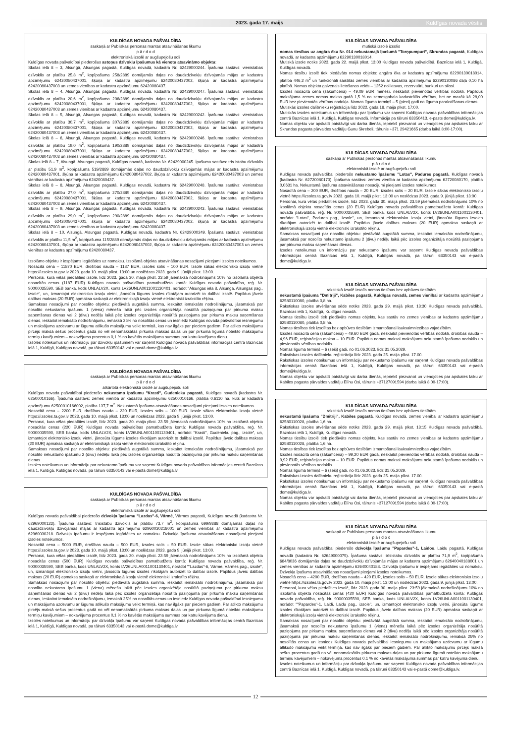2023. gada 17. maijs Kuldīgas novada vēstis
KULDĪGAS NOVADA PAŠVALDĪBA
saskaņā ar Publiskas personas mantas atsavināšanas likumu
p ā r d o d
elektroniskā izsolē ar augšupejošu soli
Kuldīgas novada pašvaldībai piederošus astoņus dzīvokļu īpašumus kā vienotu atsavināmo objektu:
Skolas ielā 8 – 3, Alsungā, Alsungas pagastā, Kuldīgas novadā, kadastra Nr. 62429000244. Īpašuma sastāvs: vienistabas dzīvoklis ar platību 25,8 m<sup>2</sup>, kopīpašuma 258/2889 domājamās daļas no daudzdzīvokļu dzīvojamās mājas ar kadastra apzīmējumu 62420080437001, šķūņa ar kadastra apzīmējumu 62420080437002, šķūņa ar kadastra apzīmējumu 62420080437003 un zemes vienības ar kadastra apzīmējumu 62420080437.
Skolas ielā 8 – 4, Alsungā, Alsungas pagastā, Kuldīgas novadā, kadastra Nr. 62429000247. Īpašuma sastāvs: vienistabas dzīvoklis ar platību 20,6 m<sup>2</sup>, kopīpašuma 206/2889 domājamās daļas no daudzdzīvokļu dzīvojamās mājas ar kadastra apzīmējumu 62420080437001, šķūņa ar kadastra apzīmējumu 62420080437002, šķūņa ar kadastra apzīmējumu 62420080437003 un zemes vienības ar kadastra apzīmējumu 62420080437.
Skolas ielā 8 – 5, Alsungā, Alsungas pagastā, Kuldīgas novadā, kadastra Nr. 62429000242. Īpašuma sastāvs: vienistabas dzīvoklis ar platību 30,7 m<sup>2</sup>, kopīpašuma 307/2889 domājamās daļas no daudzdzīvokļu dzīvojamās mājas ar kadastra apzīmējumu 62420080437001, šķūņa ar kadastra apzīmējumu 62420080437002, šķūņa ar kadastra apzīmējumu 62420080437003 un zemes vienības ar kadastra apzīmējumu 62420080437.
Skolas ielā 8 – 6, Alsungā, Alsungas pagastā, Kuldīgas novadā, kadastra Nr. 62429000246. Īpašuma sastāvs: vienistabas dzīvoklis ar platību 19,0 m<sup>2</sup>, kopīpašuma 190/2889 domājamās daļas no daudzdzīvokļu dzīvojamās mājas ar kadastra apzīmējumu 62420080437001, šķūņa ar kadastra apzīmējumu 62420080437002, šķūņa ar kadastra apzīmējumu 62420080437003 un zemes vienības ar kadastra apzīmējumu 62420080437.
Skolas ielā 8 – 7, Alsungā, Alsungas pagastā, Kuldīgas novadā, kadastra Nr. 62429000245. Īpašuma sastāvs: trīs istabu dzīvoklis ar platību 51,9 m<sup>2</sup>, kopīpašuma 519/2889 domājamās daļas no daudzdzīvokļu dzīvojamās mājas ar kadastra apzīmējumu 62420080437001, šķūņa ar kadastra apzīmējumu 62420080437002, šķūņa ar kadastra apzīmējumu 62420080437003 un zemes vienības ar kadastra apzīmējumu 62420080437.
Skolas ielā 8 – 8, Alsungā, Alsungas pagastā, Kuldīgas novadā, kadastra Nr. 62429000248. Īpašuma sastāvs: vienistabas dzīvoklis ar platību 27,0 m<sup>2</sup>, kopīpašuma 270/2889 domājamās daļas no daudzdzīvokļu dzīvojamās mājas ar kadastra apzīmējumu 62420080437001, šķūņa ar kadastra apzīmējumu 62420080437002, šķūņa ar kadastra apzīmējumu 62420080437003 un zemes vienības ar kadastra apzīmējumu 62420080437.
Skolas ielā 8 – 9, Alsungā, Alsungas pagastā, Kuldīgas novadā, kadastra Nr. 62429000243. Īpašuma sastāvs: vienistabas dzīvoklis ar platību 29,0 m<sup>2</sup>, kopīpašuma 290/2889 domājamās daļas no daudzdzīvokļu dzīvojamās mājas ar kadastra apzīmējumu 62420080437001, šķūņa ar kadastra apzīmējumu 62420080437002, šķūņa ar kadastra apzīmējumu 62420080437003 un zemes vienības ar kadastra apzīmējumu 62420080437.
Skolas ielā 8 – 10, Alsungā, Alsungas pagastā, Kuldīgas novadā, kadastra Nr. 62429000249. Īpašuma sastāvs: vienistabas dzīvoklis ar platību 11,5 m<sup>2</sup>, kopīpašuma 115/2889 domājamās daļas no daudzdzīvokļu dzīvojamās mājas ar kadastra apzīmējumu 62420080437001, šķūņa ar kadastra apzīmējumu 62420080437002, šķūņa ar kadastra apzīmējumu 62420080437003 un zemes vienības ar kadastra apzīmējumu 62420080437.
Izsolāmo objektu ir iespējams iegādāties uz nomaksu. Izsolāmā objekta atsavināšanas nosacījumi pieejami izsoles noteikumos.
Nosacītā cena – 11870 EUR, drošības nauda – 1187 EUR, izsoles solis – 100 EUR. Izsole sākas elektronisko izsoļu vietnē https://izsoles.ta.gov.lv 2023. gada 10. maijā plkst. 13:00 un noslēdzas 2023. gada 9. jūnijā plkst. 13:00.
Personai, kura vēlas piedalīties izsolē, līdz 2023. gada 30. maija plkst. 23:59 jāiemaksā nodrošinājums 10% no izsolāmā objekta nosacītās cenas (1187 EUR) Kuldīgas novada pašvaldības pamatbudžeta kontā: Kuldīgas novada pašvaldība, reģ. Nr. 90000035590, SEB banka, kods UNLALV2X, konts LV26UNLA0011001130401, norādot "Alsungas iela 8, Alsunga, Alsungas pag., izsole", un, izmantojot elektronisko izsoļu vietni, jānosūta lūgums izsoles rīkotājam autorizēt to dalībai izsolē. Papildus jāveic dalības maksas (20 EUR) apmaksa saskaņā ar elektroniskajā izsoļu vietnē elektroniski izrakstīto rēķinu.
Samaksas nosacījumi par nosolīto objektu: piedāvātā augstākā summa, ieskaitot iemaksāto nodrošinājumu, jāsamaksā par nosolīto nekustamo īpašumu 1 (viena) mēneša laikā pēc izsoles organizētāja nosūtītā paziņojuma par pirkuma maksu saņemšanas dienas vai 2 (divu) nedēļu laikā pēc izsoles organizētāja nosūtītā paziņojuma par pirkuma maksu saņemšanas dienas, ieskaitot iemaksāto nodrošinājumu, iemaksā 25% no nosolītās cenas un iesniedz Kuldīgas novada pašvaldībai iesniegumu un maksājuma uzdevumu ar lūgumu atlikušo maksājumu veikt termiņā, kas nav ilgāks par pieciem gadiem. Par atlikto maksājumu pircējs maksā sešus procentus gadā no vēl nenomaksātās pirkuma maksas daļas un par pirkuma līgumā noteikto maksājumu termiņu kavējumiem – nokavējuma procentus 0,1 % no kavētās maksājuma summas par katru kavējuma dienu.
Izsoles noteikumus un informāciju par dzīvokļu īpašumiem var saņemt Kuldīgas novada pašvaldības informācijas centrā Baznīcas ielā 1, Kuldīgā, Kuldīgas novadā, pa tālruni 63350143 vai e-pastā dome@kuldiga.lv.
KULDĪGAS NOVADA PAŠVALDĪBA
saskaņā ar Publiskas personas mantas atsavināšanas likumu
p ā r d o d
atkārtotā elektroniskā izsolē ar augšupejošu soli
Kuldīgas novada pašvaldībai piederošo nekustamo īpašumu "Krasti", Gudenieku pagastā, Kuldīgas novadā (kadastra Nr. 62500010166). Īpašuma sastāvs: zemes vienība ar kadastra apzīmējumu 62500010166, platība 0,6110 ha, kūts ar kadastra apzīmējumu 62500010166002, platība 137,7 m<sup>2</sup>. Nekustamā īpašuma atsavināšanas nosacījumi pieejami izsoles noteikumos.
Nosacītā cena – 2200 EUR, drošības nauda – 220 EUR, izsoles solis – 100 EUR. Izsole sākas elektronisko izsoļu vietnē https://izsoles.ta.gov.lv 2023. gada 10. maijā plkst. 13:00 un noslēdzas 2023. gada 9. jūnijā plkst. 13:00.
Personai, kura vēlas piedalīties izsolē, līdz 2023. gada 30. maija plkst. 23.59 jāiemaksā nodrošinājums 10% no izsolāmā objekta nosacītās cenas (220 EUR) Kuldīgas novada pašvaldības pamatbudžeta kontā: Kuldīgas novada pašvaldība, reģ. Nr. 90000035590, SEB banka, kods UNLALV2X, konts LV26UNLA0011001130401, norādot "Krasti", Gudenieku pag., izsole", un, izmantojot elektronisko izsoļu vietni, jānosūta lūgums izsoles rīkotājam autorizēt to dalībai izsolē. Papildus jāveic dalības maksas (20 EUR) apmaksa saskaņā ar elektroniskajā izsoļu vietnē elektroniski izrakstīto rēķinu.
Samaksas nosacījumi par nosolīto objektu: piedāvātā augstākā summa, ieskaitot iemaksāto nodrošinājumu, jāsamaksā par nosolīto nekustamo īpašumu 2 (divu) nedēļu laikā pēc izsoles organizētāja nosūtītā paziņojuma par pirkuma maksu saņemšanas dienas.
Izsoles noteikumus un informāciju par nekustamo īpašumu var saņemt Kuldīgas novada pašvaldības informācijas centrā Baznīcas ielā 1, Kuldīgā, Kuldīgas novadā, pa tālruni 63350143 vai e-pastā dome@kuldiga.lv.
KULDĪGAS NOVADA PAŠVALDĪBA
saskaņā ar Publiskas personas mantas atsavināšanas likumu
p ā r d o d
elektroniskā izsolē ar augšupejošu soli
Kuldīgas novada pašvaldībai piederošo dzīvokļa īpašumu "Lazdas"-6, Vārmē, Vārmes pagastā, Kuldīgas novadā (kadastra Nr. 62969000122). Īpašuma sastāvs: trīsistabu dzīvoklis ar platību 73,7 m<sup>2</sup>, kopīpašuma 699/9388 domājamās daļas no daudzdzīvokļu dzīvojamās mājas ar kadastra apzīmējumu 62960030218001 un zemes vienības ar kadastra apzīmējumu 62960030218. Dzīvokļa īpašumu ir iespējams iegādāties uz nomaksu. Dzīvokļa īpašuma atsavināšanas nosacījumi pieejami izsoles noteikumos.
Nosacītā cena – 5000 EUR, drošības nauda – 500 EUR, izsoles solis – 50 EUR. Izsole sākas elektronisko izsoļu vietnē https://izsoles.ta.gov.lv 2023. gada 10. maijā plkst. 13:00 un noslēdzas 2023. gada 9. jūnijā plkst. 13:00.
Personai, kura vēlas piedalīties izsolē, līdz 2023. gada 30. maija plkst. 23:59 jāiemaksā nodrošinājums 10% no izsolāmā objekta nosacītās cenas (500 EUR) Kuldīgas novada pašvaldības pamatbudžeta kontā: Kuldīgas novada pašvaldība, reģ. Nr. 90000035590, SEB banka, kods UNLALV2X, konts LV26UNLA0011001130401, norādot ""Lazdas"-6, Vārme, Vārmes pag., izsole", un, izmantojot elektronisko izsoļu vietni, jānosūta lūgums izsoles rīkotājam autorizēt to dalībai izsolē. Papildus jāveic dalības maksas (20 EUR) apmaksa saskaņā ar elektroniskajā izsoļu vietnē elektroniski izrakstīto rēķinu.
Samaksas nosacījumi par nosolīto objektu: piedāvātā augstākā summa, ieskaitot iemaksāto nodrošinājumu, jāsamaksā par nosolīto nekustamo īpašumu 1 (viena) mēneša laikā pēc izsoles organizētāja nosūtītā paziņojuma par pirkuma maksu saņemšanas dienas vai 2 (divu) nedēļu laikā pēc izsoles organizētāja nosūtītā paziņojuma par pirkuma maksu saņemšanas dienas, ieskaitot iemaksāto nodrošinājumu, iemaksā 25% no nosolītās cenas un iesniedz Kuldīgas novada pašvaldībai iesniegumu un maksājuma uzdevumu ar lūgumu atlikušo maksājumu veikt termiņā, kas nav ilgāks par pieciem gadiem. Par atlikto maksājumu pircējs maksā sešus procentus gadā no vēl nenomaksātās pirkuma maksas daļas un par pirkuma līgumā noteikto maksājumu termiņu kavējumiem – nokavējuma procentus 0,1 % no kavētās maksājuma summas par katru kavējuma dienu.
Izsoles noteikumus un informāciju par dzīvokļa īpašumu var saņemt Kuldīgas novada pašvaldības informācijas centrā Baznīcas ielā 1, Kuldīgā, Kuldīgas novadā, pa tālruni 63350143 vai e-pastā dome@kuldiga.lv.
KULDĪGAS NOVADA PAŠVALDĪBA
mutiskā izsolē izsolīs
nomas tiesības uz angāra ēku Nr. 014 nekustamajā īpašumā "Torņpumpuri", Skrundas pagastā, Kuldīgas novadā, ar kadastra apzīmējumu 62290130018014.
Mutiskā izsole notiks 2023. gada 22. maijā plkst. 13:00 Kuldīgas novada pašvaldībā, Baznīcas ielā 1, Kuldīgā, Kuldīgas novadā.
Nomas tiesību izsolē tiek piedāvāts nomas objekts: angāra ēka ar kadastra apzīmējumu 62290130018014, platība 446,2 m<sup>2</sup> un funkcionāli saistītās zemes vienības ar kadastra apzīmējumu 62290130086 daļa 0,10 ha platībā. Nomas objekta galvenais lietošanas veids – 1252 noliktavas, rezervuāri, bunkuri un silosi.
Izsoles nosacītā cena (sākumcena) – 49,09 EUR mēnesī, neskaitot pievienotās vērtības nodokli. Papildus maksājama zemes nomas maksa gadā 1,5 % no zemesgabala kadastrālās vērtības, bet ne mazāk kā 28,00 EUR bez pievienotās vērtības nodokļa. Nomas līguma termiņš – 5 (pieci) gadi no līguma parakstīšanas dienas.
Mutiskās izsoles dalībnieku reģistrācija līdz 2022. gada 18. maija plkst. 17:00.
Mutiskās izsoles noteikumus un informāciju par īpašumu var saņemt Kuldīgas novada pašvaldības informācijas centrā Baznīcas ielā 1, Kuldīgā, Kuldīgas novadā. Informācija pa tālruni 63350413, e-pasts dome@kuldiga.lv.
Nomas objektu var apskatīt patstāvīgi vai darba dienās, iepriekš piezvanot un vienojoties par apskates laiku ar Skrundas pagasta pārvaldes vadītāju Gunu Skrebeli, tālrunis +371 29421665 (darba laikā 8:00-17:00).
KULDĪGAS NOVADA PAŠVALDĪBA
saskaņā ar Publiskas personas mantas atsavināšanas likumu
p ā r d o d
elektroniskā izsolē ar augšupejošu soli
Kuldīgas novada pašvaldībai piederošo nekustamo īpašumu "Lotas", Padures pagastā, Kuldīgas novadā (kadastra Nr. 62720080170). Īpašuma sastāvs: zemes vienība ar kadastra apzīmējumu 62720080170, platība 0,0631 ha. Nekustamā īpašuma atsavināšanas nosacījumi pieejami izsoles noteikumos.
Nosacītā cena – 200 EUR, drošības nauda – 20 EUR, izsoles solis – 20 EUR. Izsole sākas elektronisko izsoļu vietnē https://izsoles.ta.gov.lv 2023. gada 10. maijā plkst. 13:00 un noslēdzas 2023. gada 9. jūnijā plkst. 13:00.
Personai, kura vēlas piedalīties izsolē, līdz 2023. gada 30. maija plkst. 23.59 jāiemaksā nodrošinājums 10% no izsolāmā objekta nosacītās cenas (20 EUR) Kuldīgas novada pašvaldības pamatbudžeta kontā: Kuldīgas novada pašvaldība, reģ. Nr. 90000035590, SEB banka, kods UNLALV2X, konts LV26UNLA0011001130401, norādot "Lotas", Padures pag., izsole", un, izmantojot elektronisko izsoļu vietni, jānosūta lūgums izsoles rīkotājam autorizēt to dalībai izsolē. Papildus jāveic dalības maksas (20 EUR) apmaksa saskaņā ar elektroniskajā izsoļu vietnē elektroniski izrakstīto rēķinu.
Samaksas nosacījumi par nosolīto objektu: piedāvātā augstākā summa, ieskaitot iemaksāto nodrošinājumu, jāsamaksā par nosolīto nekustamo īpašumu 2 (divu) nedēļu laikā pēc izsoles organizētāja nosūtītā paziņojuma par pirkuma maksu saņemšanas dienas.
Izsoles noteikumus un informāciju par nekustamo īpašumu var saņemt Kuldīgas novada pašvaldības informācijas centrā Baznīcas ielā 1, Kuldīgā, Kuldīgas novadā, pa tālruni 63350143 vai e-pastā dome@kuldiga.lv.
KULDĪGAS NOVADA PAŠVALDĪBA
rakstiskā izsolē izsolīs nomas tiesības bez apbūves tiesībām
nekustamā īpašuma "Dmitriji", Kabiles pagastā, Kuldīgas novadā, zemes vienībai ar kadastra apzīmējumu 62580110080, platība 0,8 ha.
Rakstiskas izsoles atvēršanas sēde notiks 2023. gada 29. maijā plkst. 13:30 Kuldīgas novada pašvaldībā, Baznīcas ielā 1, Kuldīgā, Kuldīgas novadā.
Nomas tiesību izsolē tiek piedāvāts nomas objekts, kas sastāv no zemes vienības ar kadastra apzīmējumu 62580110080, platība 0,8 ha.
Nomas tiesības tiek izsolītas bez apbūves tiesībām izmantošanai lauksaimniecības vajadzībām.
Izsoles nosacītā cena (sākumcena) – 49,60 EUR gadā, neskaitot pievienotās vērtības nodokli, drošības nauda – 4,96 EUR, reģistrācijas maksa – 10 EUR. Papildus nomas maksai maksājams nekustamā īpašuma nodoklis un pievienotās vērtības nodoklis.
Nomas līguma termiņš – 6 (seši) gadi, no 01.06.2023. līdz 31.05.2029.
Rakstiskas izsoles dalībnieku reģistrācija līdz 2023. gada 25. maija plkst. 17.00.
Rakstiskas izsoles noteikumus un informāciju par nekustamo īpašumu var saņemt Kuldīgas novada pašvaldības informācijas centrā Baznīcas ielā 1, Kuldīgā, Kuldīgas novadā, pa tālruni 63350143 vai e-pastā dome@kuldiga.lv.
Nomas objektu var apskatīt patstāvīgi vai darba dienās, iepriekš piezvanot un vienojoties par apskates laiku ar Kabiles pagasta pārvaldes vadītāju Elīnu Osi, tālrunis +37127091594 (darba laikā 8:00-17:00).
KULDĪGAS NOVADA PAŠVALDĪBA
rakstiskā izsolē izsolīs nomas tiesības bez apbūves tiesībām
nekustamā īpašuma "Dmitriji", Kabiles pagastā, Kuldīgas novadā, zemes vienībai ar kadastra apzīmējumu 62580110028, platība 1,6 ha.
Rakstiskas izsoles atvēršanas sēde notiks 2023. gada 29. maijā plkst. 13:15 Kuldīgas novada pašvaldībā, Baznīcas ielā 1, Kuldīgā, Kuldīgas novadā.
Nomas tiesību izsolē tiek piedāvāts nomas objekts, kas sastāv no zemes vienības ar kadastra apzīmējumu 62580110028, platība 1,6 ha.
Nomas tiesības tiek izsolītas bez apbūves tiesībām izmantošanai lauksaimniecības vajadzībām.
Izsoles nosacītā cena (sākumcena) – 99,20 EUR gadā, neskaitot pievienotās vērtības nodokli, drošības nauda – 9,92 EUR, reģistrācijas maksa – 10 EUR. Papildus nomas maksai maksājams nekustamā īpašuma nodoklis un pievienotās vērtības nodoklis.
Nomas līguma termiņš – 6 (seši) gadi, no 01.06.2023. līdz 31.05.2029.
Rakstiskas izsoles dalībnieku reģistrācija līdz 2023. gada 25. maija plkst. 17.00.
Rakstiskas izsoles noteikumus un informāciju par nekustamo īpašumu var saņemt Kuldīgas novada pašvaldības informācijas centrā Baznīcas ielā 1, Kuldīgā, Kuldīgas novadā, pa tālruni 63350143 vai e-pastā dome@kuldiga.lv.
Nomas objektu var apskatīt patstāvīgi vai darba dienās, iepriekš piezvanot un vienojoties par apskates laiku ar Kabiles pagasta pārvaldes vadītāju Elīnu Osi, tālrunis +37127091594 (darba laikā 8:00-17:00).
KULDĪGAS NOVADA PAŠVALDĪBA
saskaņā ar Publiskas personas mantas atsavināšanas likumu
p ā r d o d
elektroniskā izsolē ar augšupejošu soli
Kuldīgas novada pašvaldībai piederošo dzīvokļa īpašumu "Papardes"-1, Laidos, Laidu pagastā, Kuldīgas novadā (kadastra Nr. 62649000075). Īpašuma sastāvs: trīsistabu dzīvoklis ar platību 71,9 m<sup>2</sup>, kopīpašuma 684/8036 domājamās daļas no daudzdzīvokļu dzīvojamās mājas ar kadastra apzīmējumu 62640040188001 un zemes vienības ar kadastra apzīmējumu 62640040188. Dzīvokļa īpašumu ir iespējams iegādāties uz nomaksu. Dzīvokļa īpašuma atsavināšanas nosacījumi pieejami izsoles noteikumos.
Nosacītā cena – 4200 EUR, drošības nauda – 420 EUR, izsoles solis – 50 EUR. Izsole sākas elektronisko izsoļu vietnē https://izsoles.ta.gov.lv 2023. gada 10. maijā plkst. 13:00 un noslēdzas 2023. gada 9. jūnijā plkst. 13:00.
Personai, kura vēlas piedalīties izsolē, līdz 2023. gada 30. maija plkst. 23:59 jāiemaksā nodrošinājums 10% no izsolāmā objekta nosacītās cenas (420 EUR) Kuldīgas novada pašvaldības pamatbudžeta kontā: Kuldīgas novada pašvaldība, reģ. Nr. 90000035590, SEB banka, kods UNLALV2X, konts LV26UNLA0011001130401, norādot ""Papardes"-1, Laidi, Laidu pag., izsole", un, izmantojot elektronisko izsoļu vietni, jānosūta lūgums izsoles rīkotājam autorizēt to dalībai izsolē. Papildus jāveic dalības maksas (20 EUR) apmaksa saskaņā ar elektroniskajā izsoļu vietnē elektroniski izrakstīto rēķinu.
Samaksas nosacījumi par nosolīto objektu: piedāvātā augstākā summa, ieskaitot iemaksāto nodrošinājumu, jāsamaksā par nosolīto nekustamo īpašumu 1 (viena) mēneša laikā pēc izsoles organizētāja nosūtītā paziņojuma par pirkuma maksu saņemšanas dienas vai 2 (divu) nedēļu laikā pēc izsoles organizētāja nosūtītā paziņojuma par pirkuma maksu saņemšanas dienas, ieskaitot iemaksāto nodrošinājumu, iemaksā 25% no nosolītās cenas un iesniedz Kuldīgas novada pašvaldībai iesniegumu un maksājuma uzdevumu ar lūgumu atlikušo maksājumu veikt termiņā, kas nav ilgāks par pieciem gadiem. Par atlikto maksājumu pircējs maksā sešus procentus gadā no vēl nenomaksātās pirkuma maksas daļas un par pirkuma līgumā noteikto maksājumu termiņu kavējumiem – nokavējuma procentus 0,1 % no kavētās maksājuma summas par katru kavējuma dienu.
Izsoles noteikumus un informāciju par dzīvokļa īpašumu var saņemt Kuldīgas novada pašvaldības informācijas centrā Baznīcas ielā 1, Kuldīgā, Kuldīgas novadā, pa tālruni 63350143 vai e-pastā dome@kuldiga.lv.
12